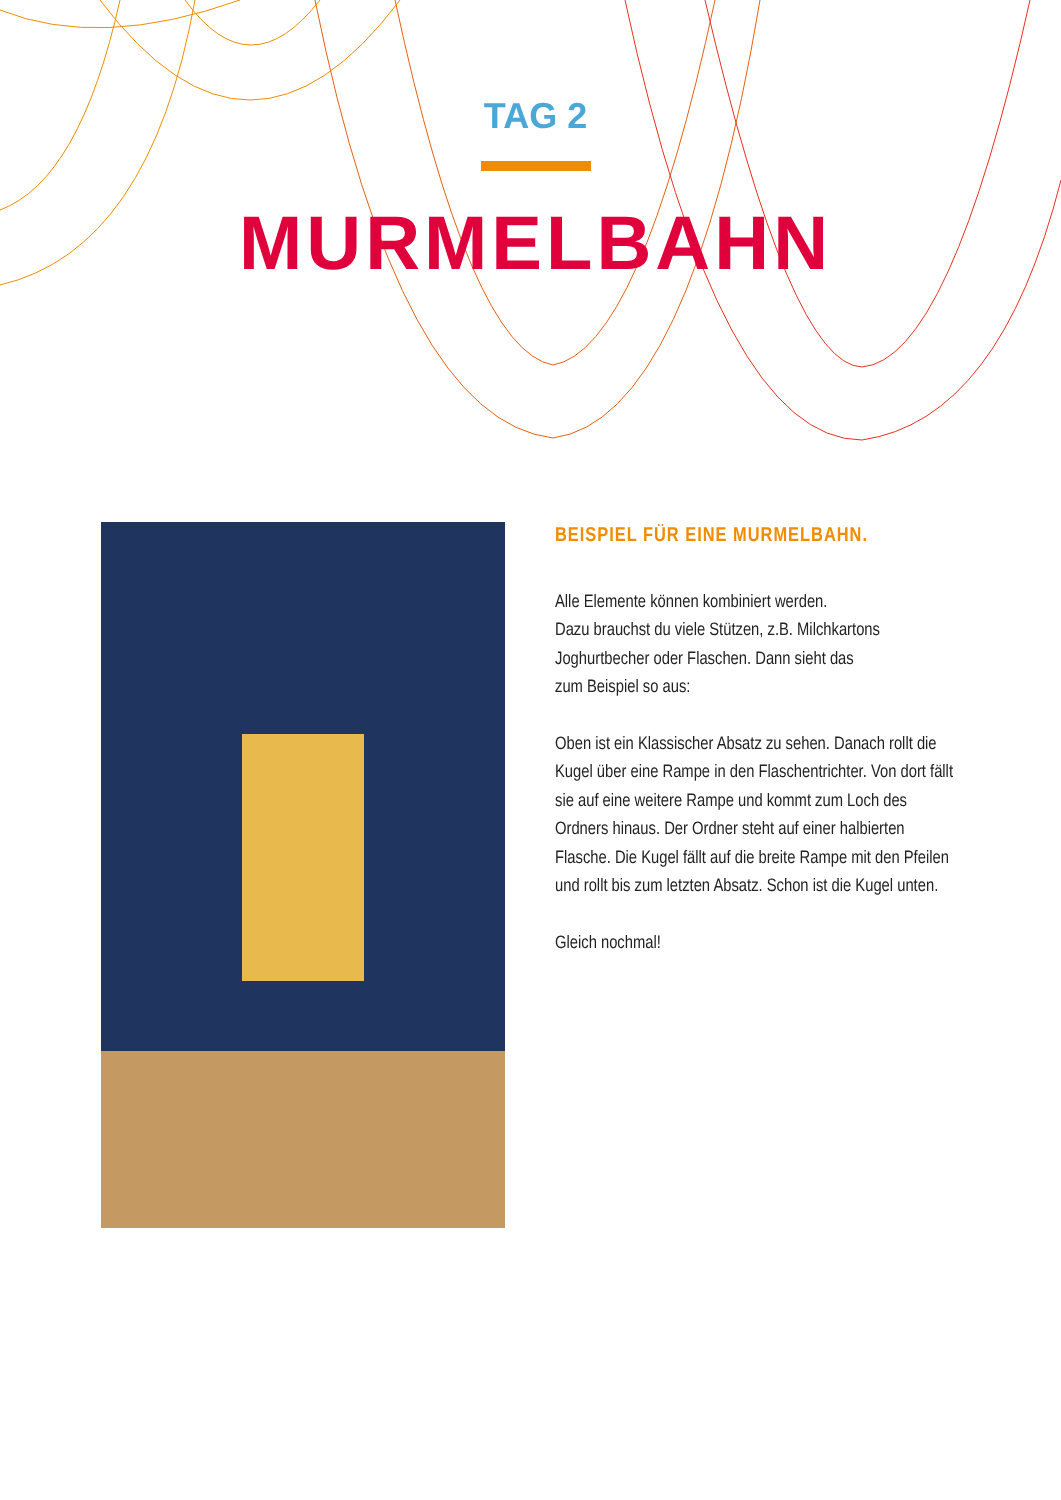TAG 2
MURMELBAHN
BEISPIEL FÜR EINE MURMELBAHN.
Alle Elemente können kombiniert werden.
Dazu brauchst du viele Stützen, z.B. Milchkartons Joghurtbecher oder Flaschen. Dann sieht das
zum Beispiel so aus:
Oben ist ein Klassischer Absatz zu sehen. Danach rollt die Kugel über eine Rampe in den Flaschentrichter. Von dort fällt sie auf eine weitere Rampe und kommt zum Loch des Ordners hinaus. Der Ordner steht auf einer halbierten Flasche. Die Kugel fällt auf die breite Rampe mit den Pfeilen und rollt bis zum letzten Absatz. Schon ist die Kugel unten.
Gleich nochmal!